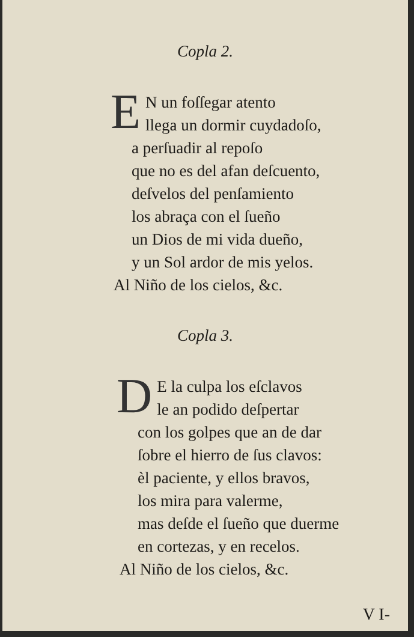Copla 2.
EN un foſſegar atento
llega un dormir cuydadoſo,
a perſuadir al repoſo
que no es del afan deſcuento,
deſvelos del penſamiento
los abraça con el ſueño
un Dios de mi vida dueño,
y un Sol ardor de mis yelos.
Al Niño de los cielos, &c.
Copla 3.
DE la culpa los eſclavos
le an podido deſpertar
con los golpes que an de dar
ſobre el hierro de ſus clavos:
èl paciente, y ellos bravos,
los mira para valerme,
mas deſde el ſueño que duerme
en cortezas, y en recelos.
Al Niño de los cielos, &c.
V I-